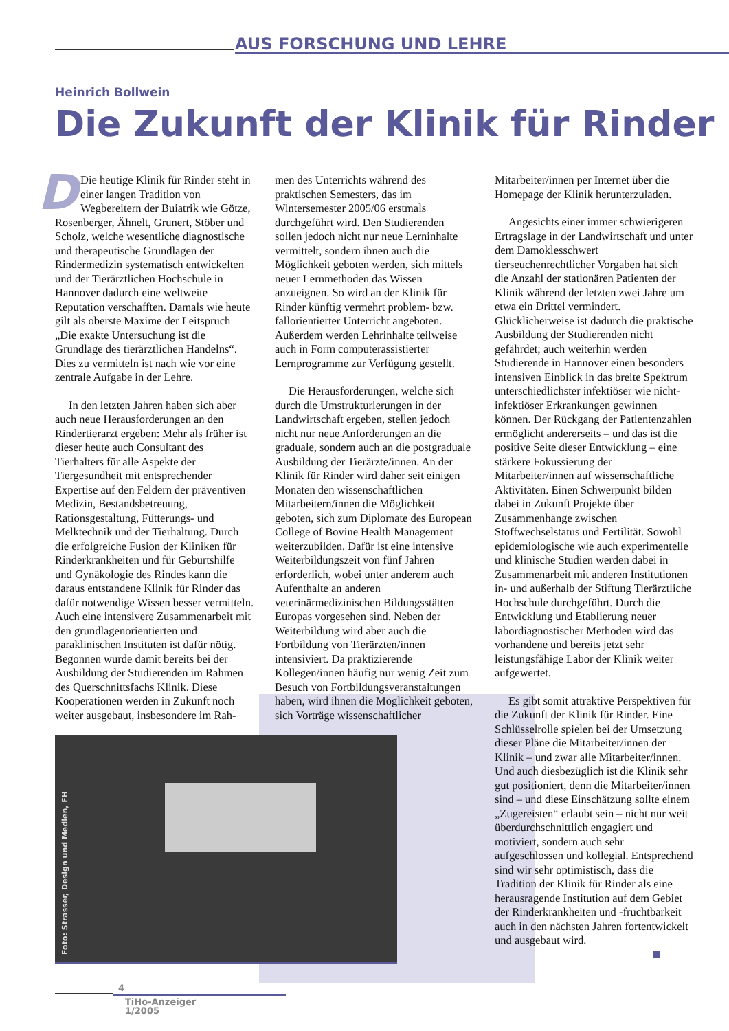AUS FORSCHUNG UND LEHRE
Heinrich Bollwein
Die Zukunft der Klinik für Rinder
DDie heutige Klinik für Rinder steht in einer langen Tradition von Wegbereitern der Buiatrik wie Götze, Rosenberger, Ähnelt, Grunert, Stöber und Scholz, welche wesentliche diagnostische und therapeutische Grundlagen der Rindermedizin systematisch entwickelten und der Tierärztlichen Hochschule in Hannover dadurch eine weltweite Reputation verschafften. Damals wie heute gilt als oberste Maxime der Leitspruch „Die exakte Untersuchung ist die Grundlage des tierärztlichen Handelns“. Dies zu vermitteln ist nach wie vor eine zentrale Aufgabe in der Lehre.
In den letzten Jahren haben sich aber auch neue Herausforderungen an den Rindertierarzt ergeben: Mehr als früher ist dieser heute auch Consultant des Tierhalters für alle Aspekte der Tiergesundheit mit entsprechender Expertise auf den Feldern der präventiven Medizin, Bestandsbetreuung, Rationsgestaltung, Fütterungs- und Melktechnik und der Tierhaltung. Durch die erfolgreiche Fusion der Kliniken für Rinderkrankheiten und für Geburtshilfe und Gynäkologie des Rindes kann die daraus entstandene Klinik für Rinder das dafür notwendige Wissen besser vermitteln. Auch eine intensivere Zusammenarbeit mit den grundlagenorientierten und paraklinischen Instituten ist dafür nötig. Begonnen wurde damit bereits bei der Ausbildung der Studierenden im Rahmen des Querschnittsfachs Klinik. Diese Kooperationen werden in Zukunft noch weiter ausgebaut, insbesondere im Rah-
men des Unterrichts während des praktischen Semesters, das im Wintersemester 2005/06 erstmals durchgeführt wird. Den Studierenden sollen jedoch nicht nur neue Lerninhalte vermittelt, sondern ihnen auch die Möglichkeit geboten werden, sich mittels neuer Lernmethoden das Wissen anzueignen. So wird an der Klinik für Rinder künftig vermehrt problem- bzw. fallorientierter Unterricht angeboten. Außerdem werden Lehrinhalte teilweise auch in Form computerassistierter Lernprogramme zur Verfügung gestellt.
Die Herausforderungen, welche sich durch die Umstrukturierungen in der Landwirtschaft ergeben, stellen jedoch nicht nur neue Anforderungen an die graduale, sondern auch an die postgraduale Ausbildung der Tierärzte/innen. An der Klinik für Rinder wird daher seit einigen Monaten den wissenschaftlichen Mitarbeitern/innen die Möglichkeit geboten, sich zum Diplomate des European College of Bovine Health Management weiterzubilden. Dafür ist eine intensive Weiterbildungszeit von fünf Jahren erforderlich, wobei unter anderem auch Aufenthalte an anderen veterinärmedizinischen Bildungsstätten Europas vorgesehen sind. Neben der Weiterbildung wird aber auch die Fortbildung von Tierärzten/innen intensiviert. Da praktizierende Kollegen/innen häufig nur wenig Zeit zum Besuch von Fortbildungsveranstaltungen haben, wird ihnen die Möglichkeit geboten, sich Vorträge wissenschaftlicher
Mitarbeiter/innen per Internet über die Homepage der Klinik herunterzuladen.
Angesichts einer immer schwierigeren Ertragslage in der Landwirtschaft und unter dem Damoklesschwert tierseuchenrechtlicher Vorgaben hat sich die Anzahl der stationären Patienten der Klinik während der letzten zwei Jahre um etwa ein Drittel vermindert. Glücklicherweise ist dadurch die praktische Ausbildung der Studierenden nicht gefährdet; auch weiterhin werden Studierende in Hannover einen besonders intensiven Einblick in das breite Spektrum unterschiedlichster infektiöser wie nicht-infektiöser Erkrankungen gewinnen können. Der Rückgang der Patientenzahlen ermöglicht andererseits – und das ist die positive Seite dieser Entwicklung – eine stärkere Fokussierung der Mitarbeiter/innen auf wissenschaftliche Aktivitäten. Einen Schwerpunkt bilden dabei in Zukunft Projekte über Zusammenhänge zwischen Stoffwechselstatus und Fertilität. Sowohl epidemiologische wie auch experimentelle und klinische Studien werden dabei in Zusammenarbeit mit anderen Institutionen in- und außerhalb der Stiftung Tierärztliche Hochschule durchgeführt. Durch die Entwicklung und Etablierung neuer labordiagnostischer Methoden wird das vorhandene und bereits jetzt sehr leistungsfähige Labor der Klinik weiter aufgewertet.
Es gibt somit attraktive Perspektiven für die Zukunft der Klinik für Rinder. Eine Schlüsselrolle spielen bei der Umsetzung dieser Pläne die Mitarbeiter/innen der Klinik – und zwar alle Mitarbeiter/innen. Und auch diesbezüglich ist die Klinik sehr gut positioniert, denn die Mitarbeiter/innen sind – und diese Einschätzung sollte einem „Zugereisten“ erlaubt sein – nicht nur weit überdurchschnittlich engagiert und motiviert, sondern auch sehr aufgeschlossen und kollegial. Entsprechend sind wir sehr optimistisch, dass die Tradition der Klinik für Rinder als eine herausragende Institution auf dem Gebiet der Rinderkrankheiten und -fruchtbarkeit auch in den nächsten Jahren fortentwickelt und ausgebaut wird.
Foto: Strasser, Design und Medien, FH
4
TiHo-Anzeiger
1/2005